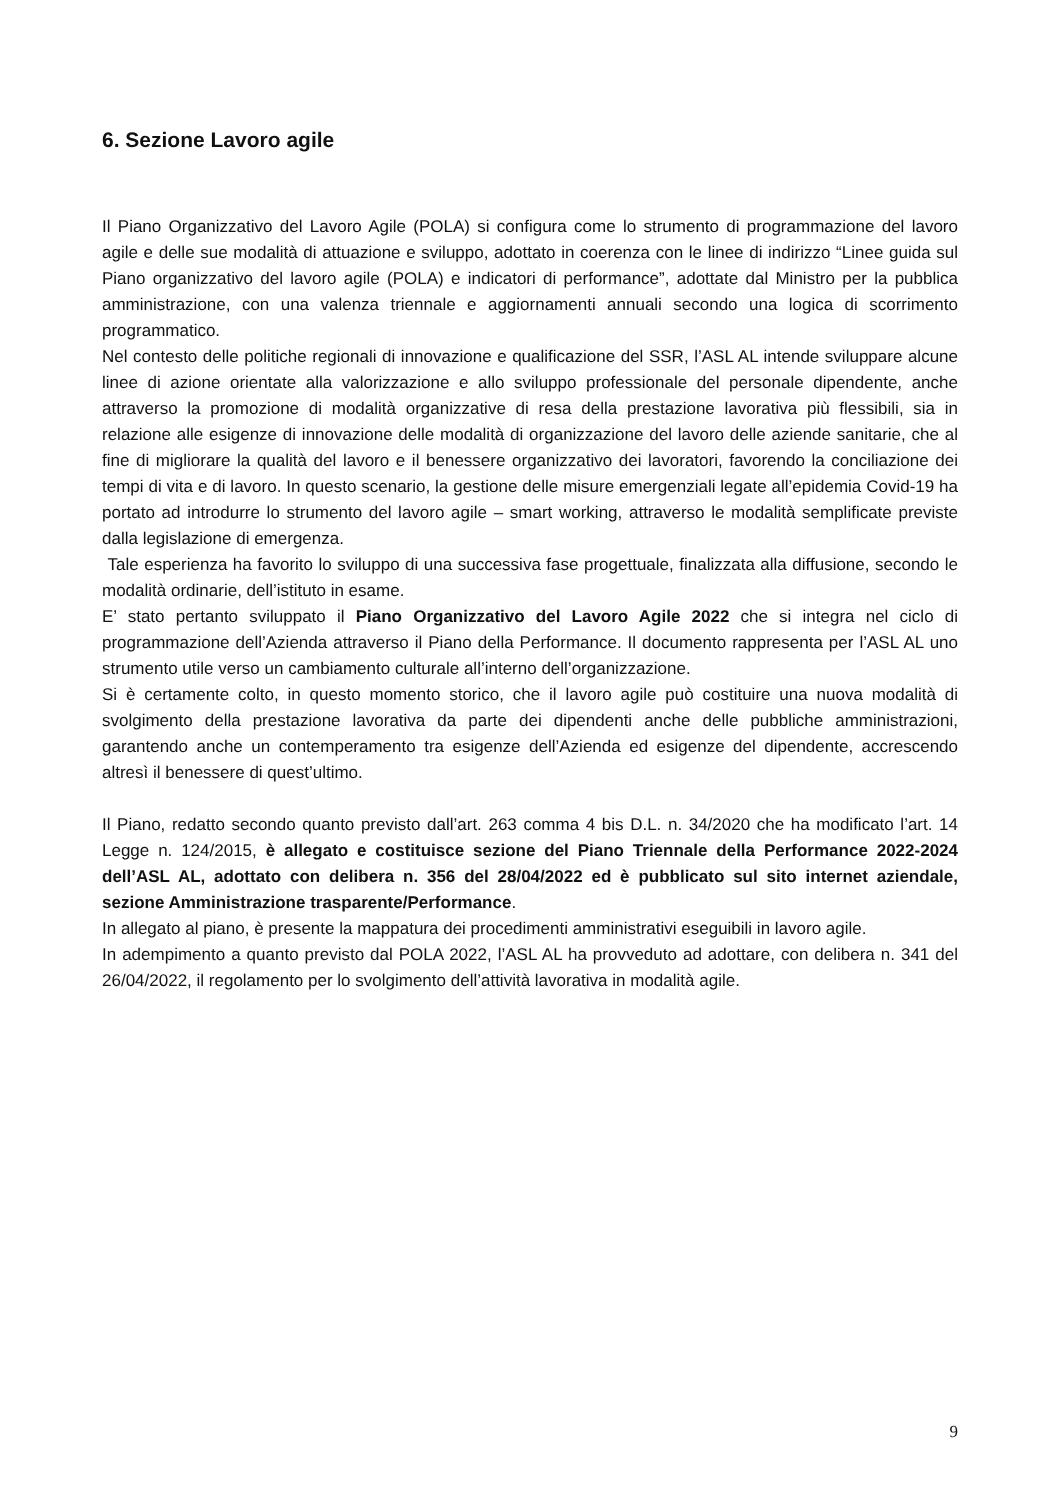6. Sezione Lavoro agile
Il Piano Organizzativo del Lavoro Agile (POLA) si configura come lo strumento di programmazione del lavoro agile e delle sue modalità di attuazione e sviluppo, adottato in coerenza con le linee di indirizzo “Linee guida sul Piano organizzativo del lavoro agile (POLA) e indicatori di performance”, adottate dal Ministro per la pubblica amministrazione, con una valenza triennale e aggiornamenti annuali secondo una logica di scorrimento programmatico.
Nel contesto delle politiche regionali di innovazione e qualificazione del SSR, l’ASL AL intende sviluppare alcune linee di azione orientate alla valorizzazione e allo sviluppo professionale del personale dipendente, anche attraverso la promozione di modalità organizzative di resa della prestazione lavorativa più flessibili, sia in relazione alle esigenze di innovazione delle modalità di organizzazione del lavoro delle aziende sanitarie, che al fine di migliorare la qualità del lavoro e il benessere organizzativo dei lavoratori, favorendo la conciliazione dei tempi di vita e di lavoro. In questo scenario, la gestione delle misure emergenziali legate all’epidemia Covid-19 ha portato ad introdurre lo strumento del lavoro agile – smart working, attraverso le modalità semplificate previste dalla legislazione di emergenza.
Tale esperienza ha favorito lo sviluppo di una successiva fase progettuale, finalizzata alla diffusione, secondo le modalità ordinarie, dell’istituto in esame.
E’ stato pertanto sviluppato il Piano Organizzativo del Lavoro Agile 2022 che si integra nel ciclo di programmazione dell’Azienda attraverso il Piano della Performance. Il documento rappresenta per l’ASL AL uno strumento utile verso un cambiamento culturale all’interno dell’organizzazione.
Si è certamente colto, in questo momento storico, che il lavoro agile può costituire una nuova modalità di svolgimento della prestazione lavorativa da parte dei dipendenti anche delle pubbliche amministrazioni, garantendo anche un contemperamento tra esigenze dell’Azienda ed esigenze del dipendente, accrescendo altresì il benessere di quest’ultimo.
Il Piano, redatto secondo quanto previsto dall’art. 263 comma 4 bis D.L. n. 34/2020 che ha modificato l’art. 14 Legge n. 124/2015, è allegato e costituisce sezione del Piano Triennale della Performance 2022-2024 dell’ASL AL, adottato con delibera n. 356 del 28/04/2022 ed è pubblicato sul sito internet aziendale, sezione Amministrazione trasparente/Performance.
In allegato al piano, è presente la mappatura dei procedimenti amministrativi eseguibili in lavoro agile.
In adempimento a quanto previsto dal POLA 2022, l’ASL AL ha provveduto ad adottare, con delibera n. 341 del 26/04/2022, il regolamento per lo svolgimento dell’attività lavorativa in modalità agile.
9